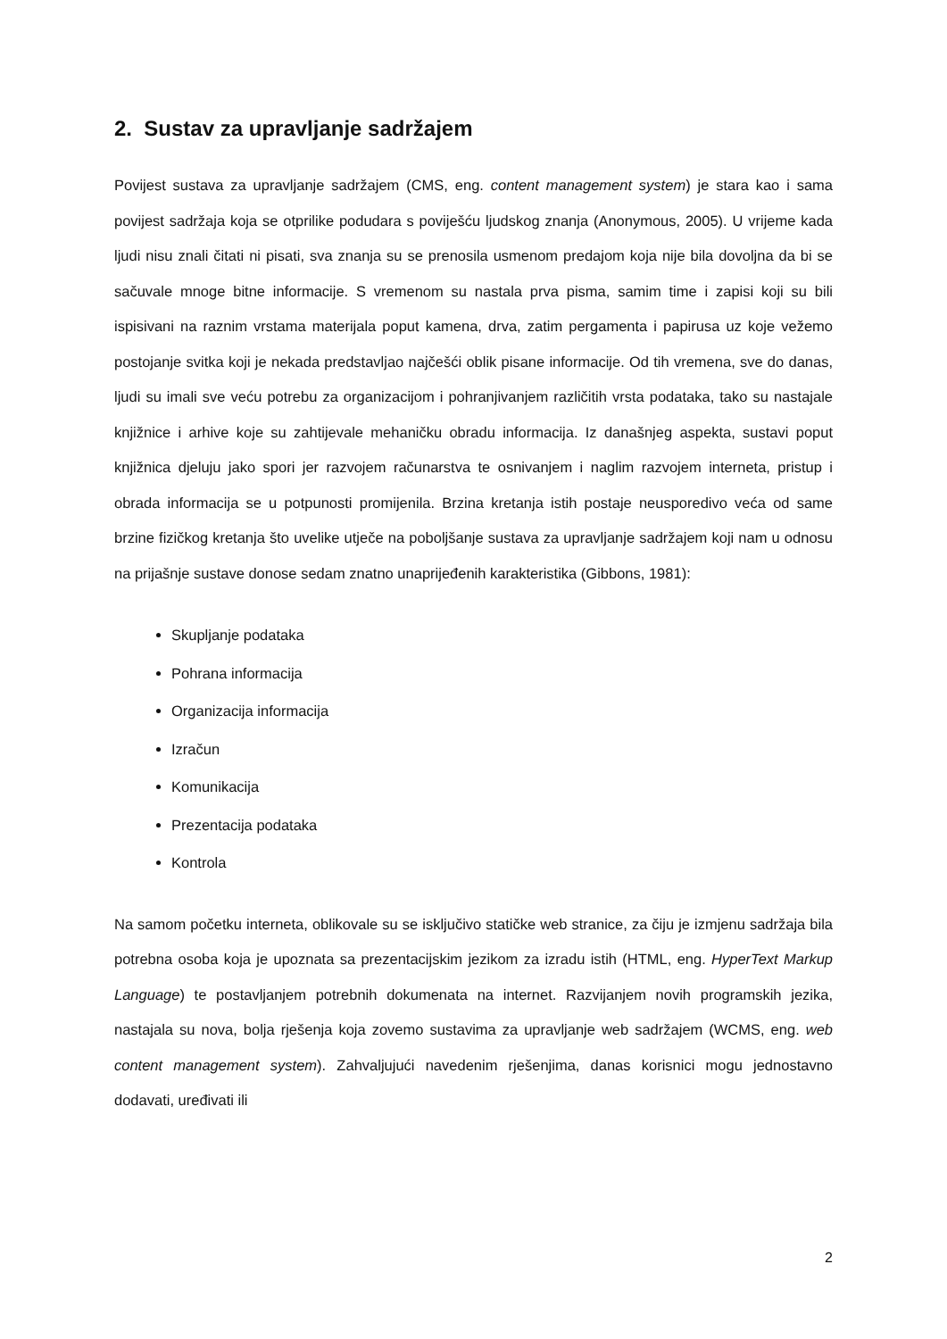2. Sustav za upravljanje sadržajem
Povijest sustava za upravljanje sadržajem (CMS, eng. content management system) je stara kao i sama povijest sadržaja koja se otprilike podudara s poviješću ljudskog znanja (Anonymous, 2005). U vrijeme kada ljudi nisu znali čitati ni pisati, sva znanja su se prenosila usmenom predajom koja nije bila dovoljna da bi se sačuvale mnoge bitne informacije. S vremenom su nastala prva pisma, samim time i zapisi koji su bili ispisivani na raznim vrstama materijala poput kamena, drva, zatim pergamenta i papirusa uz koje vežemo postojanje svitka koji je nekada predstavljao najčešći oblik pisane informacije. Od tih vremena, sve do danas, ljudi su imali sve veću potrebu za organizacijom i pohranjivanjem različitih vrsta podataka, tako su nastajale knjižnice i arhive koje su zahtijevale mehaničku obradu informacija. Iz današnjeg aspekta, sustavi poput knjižnica djeluju jako spori jer razvojem računarstva te osnivanjem i naglim razvojem interneta, pristup i obrada informacija se u potpunosti promijenila. Brzina kretanja istih postaje neusporedivo veća od same brzine fizičkog kretanja što uvelike utječe na poboljšanje sustava za upravljanje sadržajem koji nam u odnosu na prijašnje sustave donose sedam znatno unaprijeđenih karakteristika (Gibbons, 1981):
Skupljanje podataka
Pohrana informacija
Organizacija informacija
Izračun
Komunikacija
Prezentacija podataka
Kontrola
Na samom početku interneta, oblikovale su se isključivo statičke web stranice, za čiju je izmjenu sadržaja bila potrebna osoba koja je upoznata sa prezentacijskim jezikom za izradu istih (HTML, eng. HyperText Markup Language) te postavljanjem potrebnih dokumenata na internet. Razvijanjem novih programskih jezika, nastajala su nova, bolja rješenja koja zovemo sustavima za upravljanje web sadržajem (WCMS, eng. web content management system). Zahvaljujući navedenim rješenjima, danas korisnici mogu jednostavno dodavati, uređivati ili
2